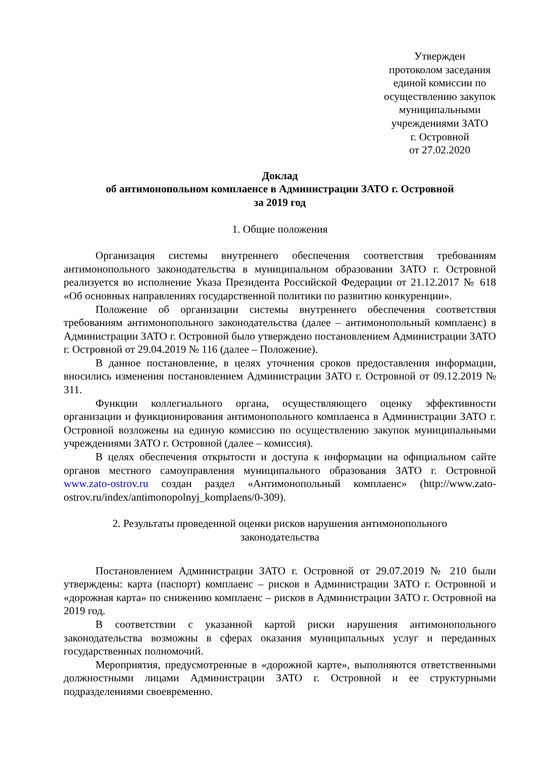Утвержден
протоколом заседания
единой комиссии по
осуществлению закупок
муниципальными
учреждениями ЗАТО
г. Островной
от 27.02.2020
Доклад
об антимонопольном комплаенсе в Администрации ЗАТО г. Островной
за 2019 год
1. Общие положения
Организация системы внутреннего обеспечения соответствия требованиям антимонопольного законодательства в муниципальном образовании ЗАТО г. Островной реализуется во исполнение Указа Президента Российской Федерации от 21.12.2017 № 618 «Об основных направлениях государственной политики по развитию конкуренции».
Положение об организации системы внутреннего обеспечения соответствия требованиям антимонопольного законодательства (далее – антимонопольный комплаенс) в Администрации ЗАТО г. Островной было утверждено постановлением Администрации ЗАТО г. Островной от 29.04.2019 № 116 (далее – Положение).
В данное постановление, в целях уточнения сроков предоставления информации, вносились изменения постановлением Администрации ЗАТО г. Островной от 09.12.2019 № 311.
Функции коллегиального органа, осуществляющего оценку эффективности организации и функционирования антимонопольного комплаенса в Администрации ЗАТО г. Островной возложены на единую комиссию по осуществлению закупок муниципальными учреждениями ЗАТО г. Островной (далее – комиссия).
В целях обеспечения открытости и доступа к информации на официальном сайте органов местного самоуправления муниципального образования ЗАТО г. Островной www.zato-ostrov.ru создан раздел «Антимонопольный комплаенс» (http://www.zato-ostrov.ru/index/antimonopolnyj_komplaens/0-309).
2. Результаты проведенной оценки рисков нарушения антимонопольного
законодательства
Постановлением Администрации ЗАТО г. Островной от 29.07.2019 № 210 были утверждены: карта (паспорт) комплаенс – рисков в Администрации ЗАТО г. Островной и «дорожная карта» по снижению комплаенс – рисков в Администрации ЗАТО г. Островной на 2019 год.
В соответствии с указанной картой риски нарушения антимонопольного законодательства возможны в сферах оказания муниципальных услуг и переданных государственных полномочий.
Мероприятия, предусмотренные в «дорожной карте», выполняются ответственными должностными лицами Администрации ЗАТО г. Островной и ее структурными подразделениями своевременно.